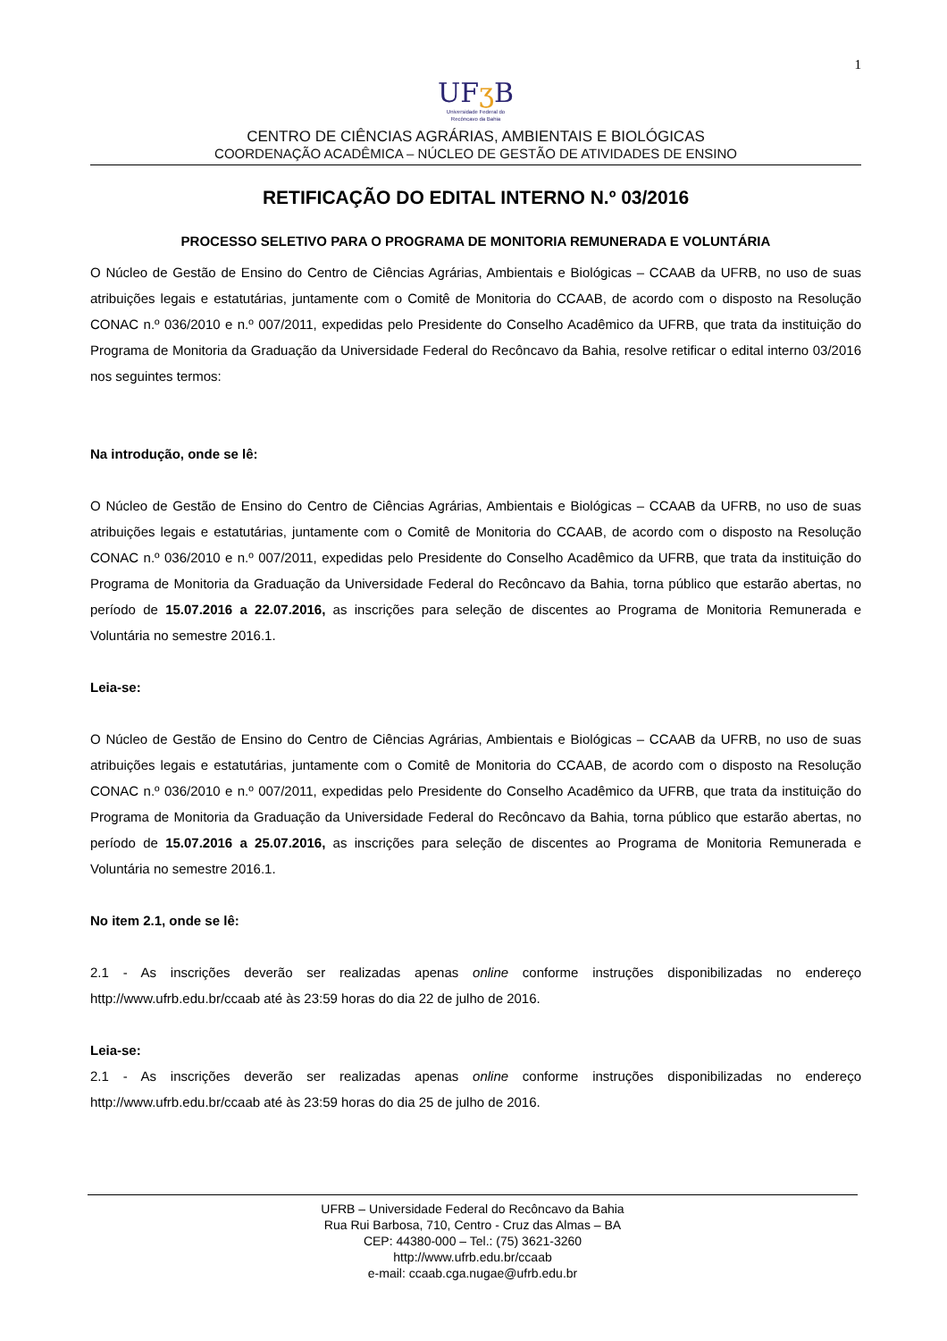1
UFʒ B
Universidade Federal do
Recôncavo da Bahia
CENTRO DE CIÊNCIAS AGRÁRIAS, AMBIENTAIS E BIOLÓGICAS
COORDENAÇÃO ACADÊMICA – NÚCLEO DE GESTÃO DE ATIVIDADES DE ENSINO
RETIFICAÇÃO DO EDITAL INTERNO N.º 03/2016
PROCESSO SELETIVO PARA O PROGRAMA DE MONITORIA REMUNERADA E VOLUNTÁRIA
O Núcleo de Gestão de Ensino do Centro de Ciências Agrárias, Ambientais e Biológicas – CCAAB da UFRB, no uso de suas atribuições legais e estatutárias, juntamente com o Comitê de Monitoria do CCAAB, de acordo com o disposto na Resolução CONAC n.º 036/2010 e n.º 007/2011, expedidas pelo Presidente do Conselho Acadêmico da UFRB, que trata da instituição do Programa de Monitoria da Graduação da Universidade Federal do Recôncavo da Bahia, resolve retificar o edital interno 03/2016 nos seguintes termos:
Na introdução, onde se lê:
O Núcleo de Gestão de Ensino do Centro de Ciências Agrárias, Ambientais e Biológicas – CCAAB da UFRB, no uso de suas atribuições legais e estatutárias, juntamente com o Comitê de Monitoria do CCAAB, de acordo com o disposto na Resolução CONAC n.º 036/2010 e n.º 007/2011, expedidas pelo Presidente do Conselho Acadêmico da UFRB, que trata da instituição do Programa de Monitoria da Graduação da Universidade Federal do Recôncavo da Bahia, torna público que estarão abertas, no período de 15.07.2016 a 22.07.2016, as inscrições para seleção de discentes ao Programa de Monitoria Remunerada e Voluntária no semestre 2016.1.
Leia-se:
O Núcleo de Gestão de Ensino do Centro de Ciências Agrárias, Ambientais e Biológicas – CCAAB da UFRB, no uso de suas atribuições legais e estatutárias, juntamente com o Comitê de Monitoria do CCAAB, de acordo com o disposto na Resolução CONAC n.º 036/2010 e n.º 007/2011, expedidas pelo Presidente do Conselho Acadêmico da UFRB, que trata da instituição do Programa de Monitoria da Graduação da Universidade Federal do Recôncavo da Bahia, torna público que estarão abertas, no período de 15.07.2016 a 25.07.2016, as inscrições para seleção de discentes ao Programa de Monitoria Remunerada e Voluntária no semestre 2016.1.
No item 2.1, onde se lê:
2.1 - As inscrições deverão ser realizadas apenas online conforme instruções disponibilizadas no endereço http://www.ufrb.edu.br/ccaab até às 23:59 horas do dia 22 de julho de 2016.
Leia-se:
2.1 - As inscrições deverão ser realizadas apenas online conforme instruções disponibilizadas no endereço http://www.ufrb.edu.br/ccaab até às 23:59 horas do dia 25 de julho de 2016.
UFRB – Universidade Federal do Recôncavo da Bahia
Rua Rui Barbosa, 710, Centro - Cruz das Almas – BA
CEP: 44380-000 – Tel.: (75) 3621-3260
http://www.ufrb.edu.br/ccaab
e-mail: ccaab.cga.nugae@ufrb.edu.br